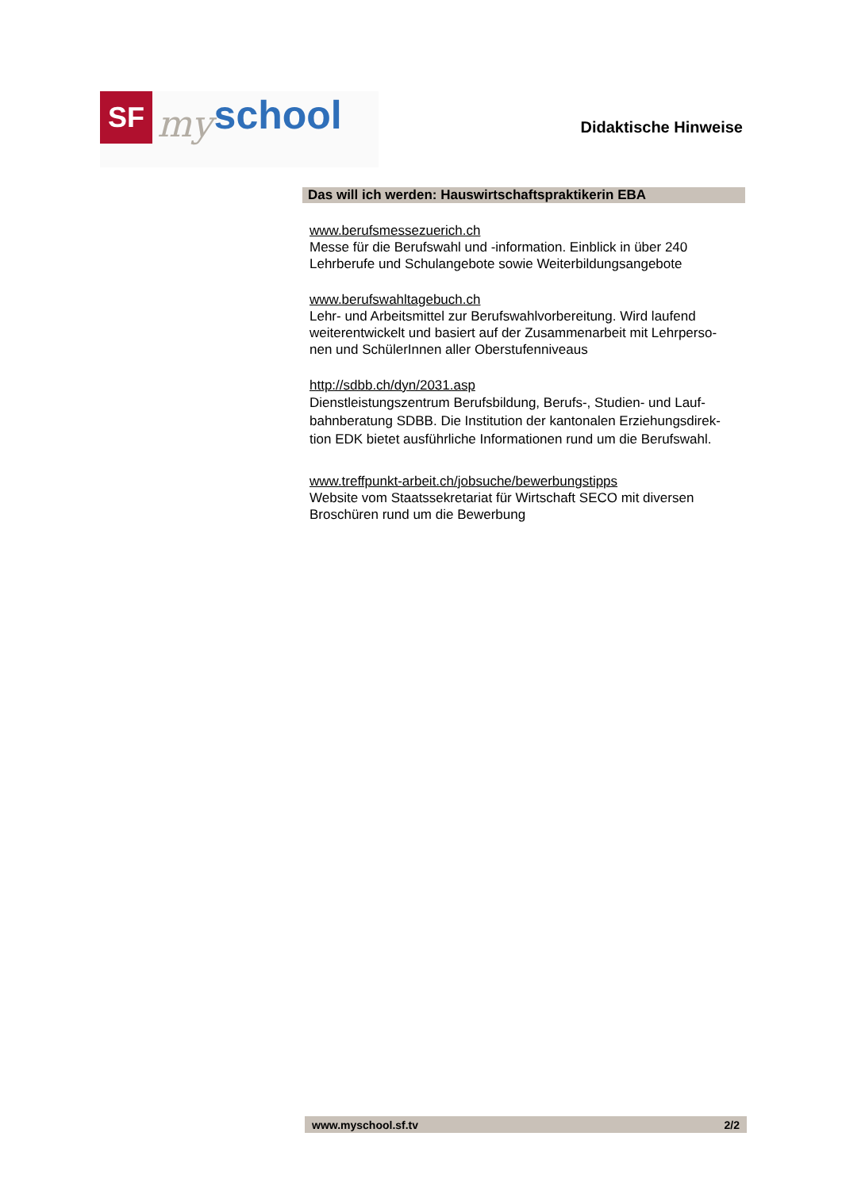SF
my
school
Didaktische Hinweise
Das will ich werden: Hauswirtschaftspraktikerin EBA
www.berufsmessezuerich.ch
Messe für die Berufswahl und -information. Einblick in über 240 Lehrberufe und Schulangebote sowie Weiterbildungsangebote
www.berufswahltagebuch.ch
Lehr- und Arbeitsmittel zur Berufswahlvorbereitung. Wird laufend weiterentwickelt und basiert auf der Zusammenarbeit mit Lehrperso-
nen und SchülerInnen aller Oberstufenniveaus
http://sdbb.ch/dyn/2031.asp
Dienstleistungszentrum Berufsbildung, Berufs-, Studien- und Lauf-
bahnberatung SDBB. Die Institution der kantonalen Erziehungsdirek-
tion EDK bietet ausführliche Informationen rund um die Berufswahl.
www.treffpunkt-arbeit.ch/jobsuche/bewerbungstipps
Website vom Staatssekretariat für Wirtschaft SECO mit diversen Broschüren rund um die Bewerbung
www.myschool.sf.tv 2/2